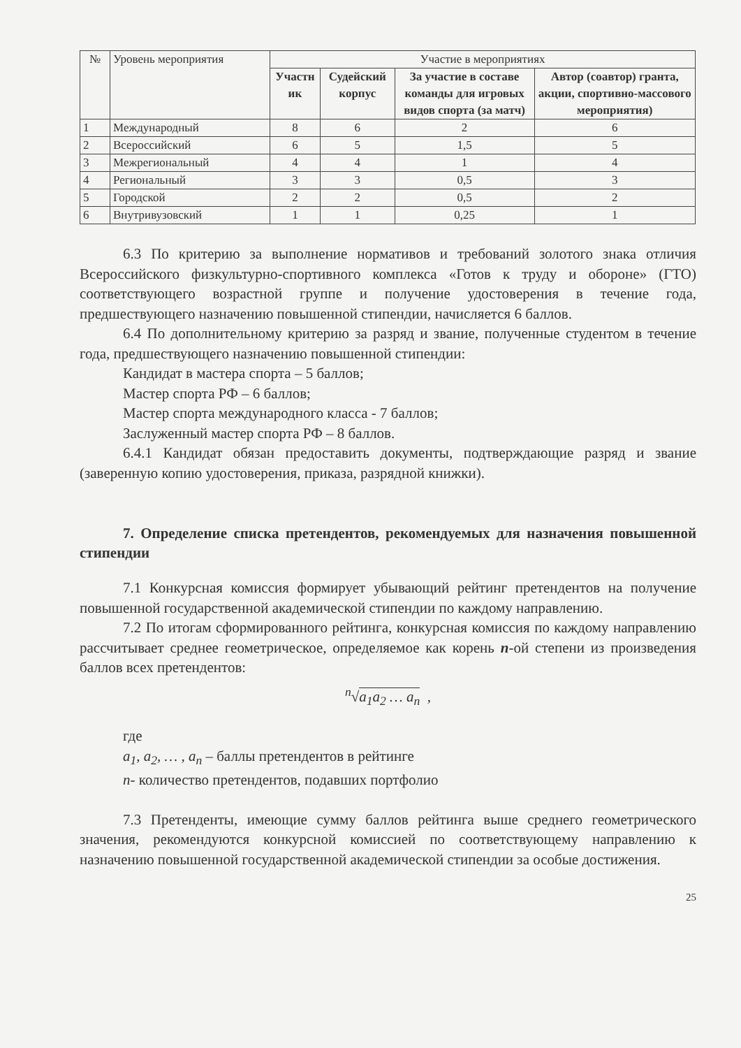| № | Уровень мероприятия | Участие в мероприятиях | | | |
| --- | --- | --- | --- | --- | --- |
| | | Участн ик | Судейский корпус | За участие в составе команды для игровых видов спорта (за матч) | Автор (соавтор) гранта, акции, спортивно-массового мероприятия) |
| 1 | Международный | 8 | 6 | 2 | 6 |
| 2 | Всероссийский | 6 | 5 | 1,5 | 5 |
| 3 | Межрегиональный | 4 | 4 | 1 | 4 |
| 4 | Региональный | 3 | 3 | 0,5 | 3 |
| 5 | Городской | 2 | 2 | 0,5 | 2 |
| 6 | Внутривузовский | 1 | 1 | 0,25 | 1 |
6.3 По критерию за выполнение нормативов и требований золотого знака отличия Всероссийского физкультурно-спортивного комплекса «Готов к труду и обороне» (ГТО) соответствующего возрастной группе и получение удостоверения в течение года, предшествующего назначению повышенной стипендии, начисляется 6 баллов.
6.4 По дополнительному критерию за разряд и звание, полученные студентом в течение года, предшествующего назначению повышенной стипендии:
Кандидат в мастера спорта – 5 баллов;
Мастер спорта РФ – 6 баллов;
Мастер спорта международного класса - 7 баллов;
Заслуженный мастер спорта РФ – 8 баллов.
6.4.1 Кандидат обязан предоставить документы, подтверждающие разряд и звание (заверенную копию удостоверения, приказа, разрядной книжки).
7. Определение списка претендентов, рекомендуемых для назначения повышенной стипендии
7.1 Конкурсная комиссия формирует убывающий рейтинг претендентов на получение повышенной государственной академической стипендии по каждому направлению.
7.2 По итогам сформированного рейтинга, конкурсная комиссия по каждому направлению рассчитывает среднее геометрическое, определяемое как корень n-ой степени из произведения баллов всех претендентов:
<sup>n</sup>√a<sub>1</sub>a<sub>2</sub> … a<sub>n</sub> ,
где
a<sub>1</sub>, a<sub>2</sub>, … , a<sub>n</sub> – баллы претендентов в рейтинге
n- количество претендентов, подавших портфолио
7.3 Претенденты, имеющие сумму баллов рейтинга выше среднего геометрического значения, рекомендуются конкурсной комиссией по соответствующему направлению к назначению повышенной государственной академической стипендии за особые достижения.
25